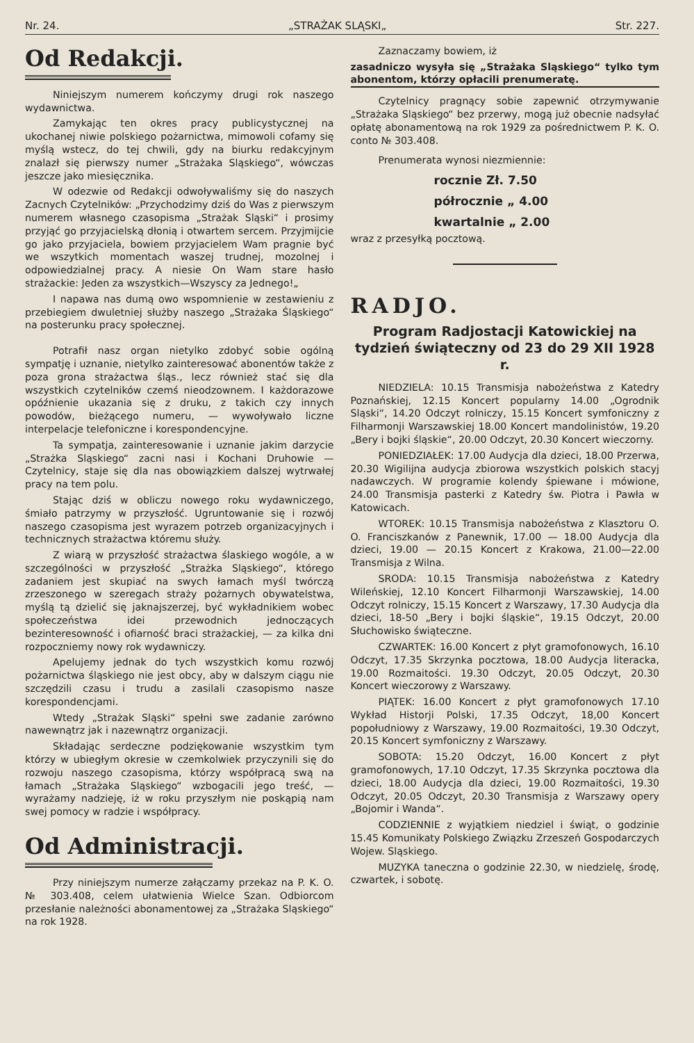Nr. 24. „STRAŻAK SLĄSKI„ Str. 227.
Od Redakcji.
Niniejszym numerem kończymy drugi rok naszego wydawnictwa.
Zamykając ten okres pracy publicystycznej na ukochanej niwie polskiego pożarnictwa, mimowoli cofamy się myślą wstecz, do tej chwili, gdy na biurku redakcyjnym znalazł się pierwszy numer „Strażaka Sląskiego“, wówczas jeszcze jako miesięcznika.
W odezwie od Redakcji odwoływaliśmy się do naszych Zacnych Czytelników: „Przychodzimy dziś do Was z pierwszym numerem własnego czasopisma „Strażak Sląski“ i prosimy przyjąć go przyjacielską dłonią i otwartem sercem. Przyjmijcie go jako przyjaciela, bowiem przyjacielem Wam pragnie być we wszytkich momentach waszej trudnej, mozolnej i odpowiedzialnej pracy. A niesie On Wam stare hasło strażackie: Jeden za wszystkich—Wszyscy za Jednego!„
I napawa nas dumą owo wspomnienie w zestawieniu z przebiegiem dwuletniej służby naszego „Strażaka Śląskiego“ na posterunku pracy społecznej.
Potrafił nasz organ nietylko zdobyć sobie ogólną sympatję i uznanie, nietylko zainteresować abonentów także z poza grona strażactwa śląs., lecz również stać się dla wszystkich czytelników czemś nieodzownem. I każdorazowe opóźnienie ukazania się z druku, z takich czy innych powodów, bieżącego numeru, — wywoływało liczne interpelacje telefoniczne i korespondencyjne.
Ta sympatja, zainteresowanie i uznanie jakim darzycie „Strażka Sląskiego“ zacni nasi i Kochani Druhowie — Czytelnicy, staje się dla nas obowiązkiem dalszej wytrwałej pracy na tem polu.
Stając dziś w obliczu nowego roku wydawniczego, śmiało patrzymy w przyszłość. Ugruntowanie się i rozwój naszego czasopisma jest wyrazem potrzeb organizacyjnych i technicznych strażactwa któremu służy.
Z wiarą w przyszłość strażactwa ślaskiego wogóle, a w szczególności w przyszłość „Strażka Slą­skiego“, którego zadaniem jest skupiać na swych łamach myśl twórczą zrzeszonego w szeregach straży pożarnych obywatelstwa, myślą tą dzielić się jaknajszerzej, być wykładnikiem wobec społeczeństwa idei przewodnich jednoczących bezinteresowność i ofiarność braci strażackiej, — za kilka dni rozpoczniemy nowy rok wydawniczy.
Apelujemy jednak do tych wszystkich komu rozwój pożarnictwa śląskiego nie jest obcy, aby w dalszym ciągu nie szczędzili czasu i trudu a zasilali czasopismo nasze korespondencjami.
Wtedy „Strażak Sląski“ spełni swe zadanie zarówno nawewnątrz jak i nazewnątrz organizacji.
Składając serdeczne podziękowanie wszystkim tym którzy w ubiegłym okresie w czemkolwiek przyczynili się do rozwoju naszego czasopisma, którzy współpracą swą na łamach „Strażaka Sląskiego“ wzbogacili jego treść, — wyrażamy nadzieję, iż w roku przyszłym nie poskąpią nam swej pomocy w radzie i współpracy.
Od Administracji.
Przy niniejszym numerze załączamy przekaz na P. K. O. № 303.408, celem ułatwienia Wielce Szan. Odbiorcom przesłanie należności abonamentowej za „Strażaka Sląskiego“ na rok 1928.
Zaznaczamy bowiem, iż
zasadniczo wysyła się „Strażaka Sląskiego“ tylko tym abonentom, którzy opłacili prenumeratę.
Czytelnicy pragnący sobie zapewnić otrzymywanie „Strażaka Sląskiego“ bez przerwy, mogą już obecnie nadsyłać opłatę abonamentową na rok 1929 za pośrednictwem P. K. O. conto № 303.408.
Prenumerata wynosi niezmiennie:
rocznie Zł. 7.50
półrocznie „ 4.00
kwartalnie „ 2.00
wraz z przesyłką pocztową.
RADJO.
Program Radjostacji Katowickiej na tydzień świąteczny od 23 do 29 XII 1928 r.
NIEDZIELA: 10.15 Transmisja nabożeństwa z Katedry Poznańskiej, 12.15 Koncert popularny 14.00 „Ogrodnik Sląski“, 14.20 Odczyt rolniczy, 15.15 Koncert symfoniczny z Filharmonji Warszawskiej 18.00 Koncert mandolinistów, 19.20 „Bery i bojki śląskie“, 20.00 Odczyt, 20.30 Koncert wieczorny.
PONIEDZIAŁEK: 17.00 Audycja dla dzieci, 18.00 Przerwa, 20.30 Wigilijna audycja zbiorowa wszystkich polskich stacyj nadawczych. W programie kolendy śpiewane i mówione, 24.00 Transmisja pasterki z Katedry św. Piotra i Pawła w Katowicach.
WTOREK: 10.15 Transmisja nabożeństwa z Klasztoru O. O. Franciszkanów z Panewnik, 17.00 — 18.00 Audycja dla dzieci, 19.00 — 20.15 Koncert z Krakowa, 21.00—22.00 Transmisja z Wilna.
SRODA: 10.15 Transmisja nabożeństwa z Katedry Wileńskiej, 12.10 Koncert Filharmonji Warszawskiej, 14.00 Odczyt rolniczy, 15.15 Koncert z Warszawy, 17.30 Audycja dla dzieci, 18-50 „Bery i bojki śląskie“, 19.15 Odczyt, 20.00 Słuchowisko świąteczne.
CZWARTEK: 16.00 Koncert z płyt gramofonowych, 16.10 Odczyt, 17.35 Skrzynka pocztowa, 18.00 Audycja literacka, 19.00 Rozmaitości. 19.30 Odczyt, 20.05 Odczyt, 20.30 Koncert wieczorowy z Warszawy.
PIĄTEK: 16.00 Koncert z płyt gramofonowych 17.10 Wykład Historji Polski, 17.35 Odczyt, 18,00 Koncert popołudniowy z Warszawy, 19.00 Rozmaitości, 19.30 Odczyt, 20.15 Koncert symfoniczny z Warszawy.
SOBOTA: 15.20 Odczyt, 16.00 Koncert z płyt gramofonowych, 17.10 Odczyt, 17.35 Skrzynka pocztowa dla dzieci, 18.00 Audycja dla dzieci, 19.00 Rozmaitości, 19.30 Odczyt, 20.05 Odczyt, 20.30 Transmisja z Warszawy opery „Bojomir i Wanda“.
CODZIENNIE z wyjątkiem niedziel i świąt, o godzinie 15.45 Komunikaty Polskiego Związku Zrzeszeń Gospodarczych Wojew. Sląskiego.
MUZYKA taneczna o godzinie 22.30, w niedzielę, środę, czwartek, i sobotę.